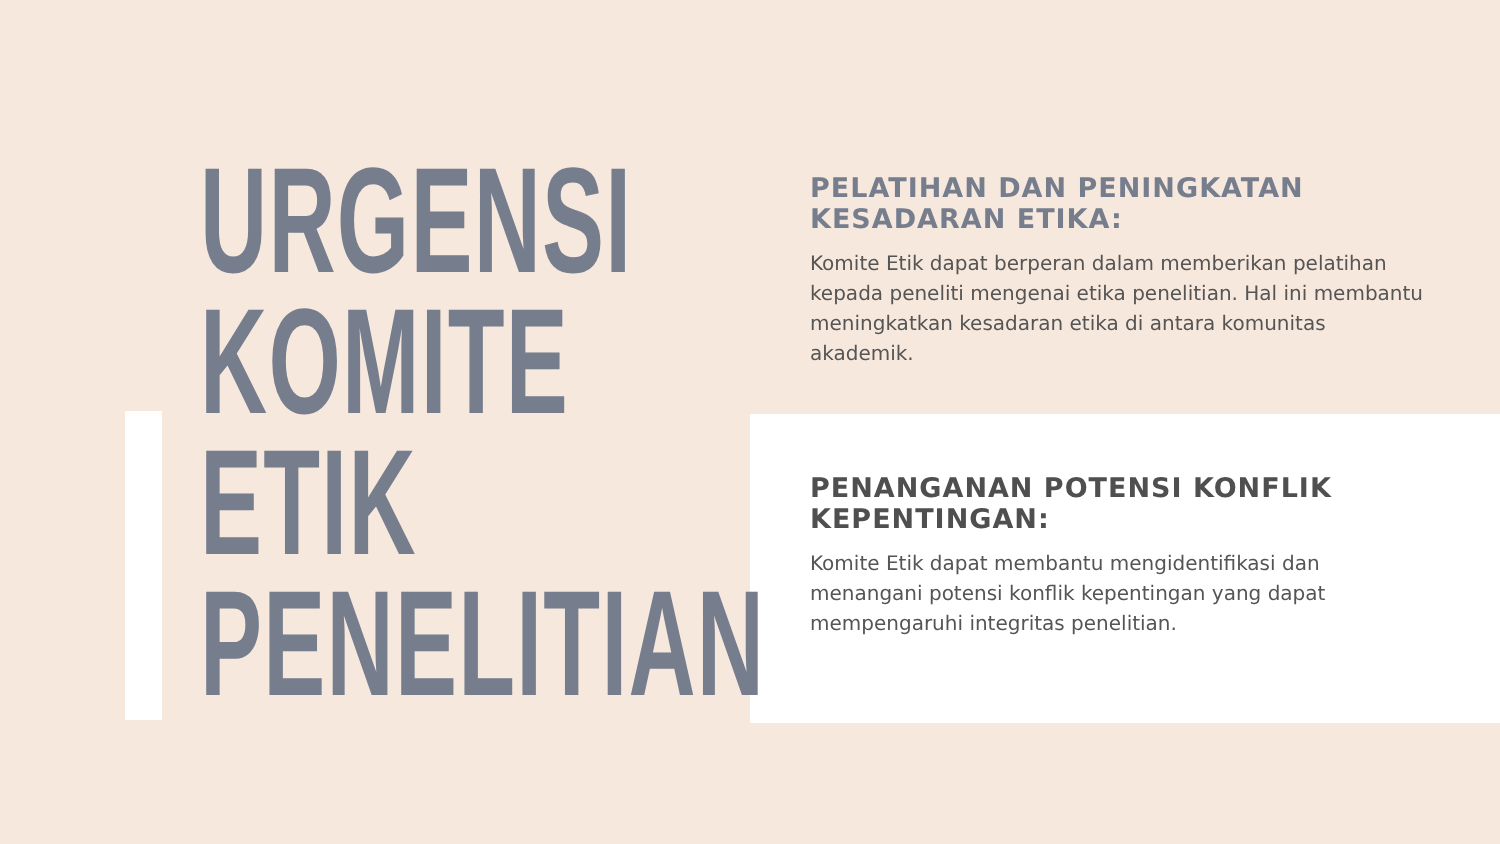URGENSI
KOMITE
ETIK
PENELITIAN
PELATIHAN DAN PENINGKATAN KESADARAN ETIKA:
Komite Etik dapat berperan dalam memberikan pelatihan kepada peneliti mengenai etika penelitian. Hal ini membantu meningkatkan kesadaran etika di antara komunitas akademik.
PENANGANAN POTENSI KONFLIK KEPENTINGAN:
Komite Etik dapat membantu mengidentifikasi dan menangani potensi konflik kepentingan yang dapat mempengaruhi integritas penelitian.